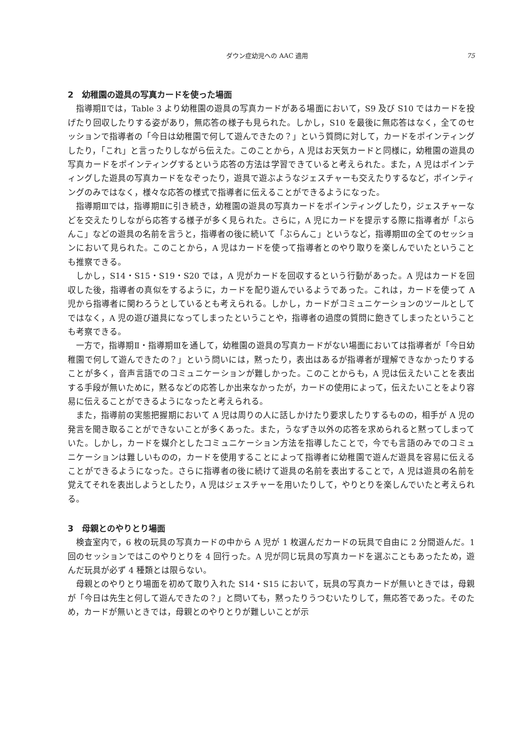ダウン症幼児への AAC 適用 75
2　幼稚園の遊具の写真カードを使った場面
指導期Ⅱでは，Table 3 より幼稚園の遊具の写真カードがある場面において，S9 及び S10 ではカードを投げたり回収したりする姿があり，無応答の様子も見られた。しかし，S10 を最後に無応答はなく，全てのセッションで指導者の「今日は幼稚園で何して遊んできたの？」という質問に対して，カードをポインティングしたり，「これ」と言ったりしながら伝えた。このことから，A 児はお天気カードと同様に，幼稚園の遊具の写真カードをポインティングするという応答の方法は学習できていると考えられた。また，A 児はポインティングした遊具の写真カードをなぞったり，遊具で遊ぶようなジェスチャーも交えたりするなど，ポインティングのみではなく，様々な応答の様式で指導者に伝えることができるようになった。
指導期Ⅲでは，指導期Ⅱに引き続き，幼稚園の遊具の写真カードをポインティングしたり，ジェスチャーなどを交えたりしながら応答する様子が多く見られた。さらに，A 児にカードを提示する際に指導者が「ぶらんこ」などの遊具の名前を言うと，指導者の後に続いて「ぶらんこ」というなど，指導期Ⅲの全てのセッションにおいて見られた。このことから，A 児はカードを使って指導者とのやり取りを楽しんでいたということも推察できる。
しかし，S14・S15・S19・S20 では，A 児がカードを回収するという行動があった。A 児はカードを回収した後，指導者の真似をするように，カードを配り遊んでいるようであった。これは，カードを使って A 児から指導者に関わろうとしているとも考えられる。しかし，カードがコミュニケーションのツールとしてではなく，A 児の遊び道具になってしまったということや，指導者の過度の質問に飽きてしまったということも考察できる。
一方で，指導期Ⅱ・指導期Ⅲを通して，幼稚園の遊具の写真カードがない場面においては指導者が「今日幼稚園で何して遊んできたの？」という問いには，黙ったり，表出はあるが指導者が理解できなかったりすることが多く，音声言語でのコミュニケーションが難しかった。このことからも，A 児は伝えたいことを表出する手段が無いために，黙るなどの応答しか出来なかったが，カードの使用によって，伝えたいことをより容易に伝えることができるようになったと考えられる。
また，指導前の実態把握期において A 児は周りの人に話しかけたり要求したりするものの，相手が A 児の発言を聞き取ることができないことが多くあった。また，うなずき以外の応答を求められると黙ってしまっていた。しかし，カードを媒介としたコミュニケーション方法を指導したことで，今でも言語のみでのコミュニケーションは難しいものの，カードを使用することによって指導者に幼稚園で遊んだ遊具を容易に伝えることができるようになった。さらに指導者の後に続けて遊具の名前を表出することで，A 児は遊具の名前を覚えてそれを表出しようとしたり，A 児はジェスチャーを用いたりして，やりとりを楽しんでいたと考えられる。
3　母親とのやりとり場面
検査室内で，6 枚の玩具の写真カードの中から A 児が 1 枚選んだカードの玩具で自由に 2 分間遊んだ。1 回のセッションではこのやりとりを 4 回行った。A 児が同じ玩具の写真カードを選ぶこともあったため，遊んだ玩具が必ず 4 種類とは限らない。
母親とのやりとり場面を初めて取り入れた S14・S15 において，玩具の写真カードが無いときでは，母親が「今日は先生と何して遊んできたの？」と問いても，黙ったりうつむいたりして，無応答であった。そのため，カードが無いときでは，母親とのやりとりが難しいことが示